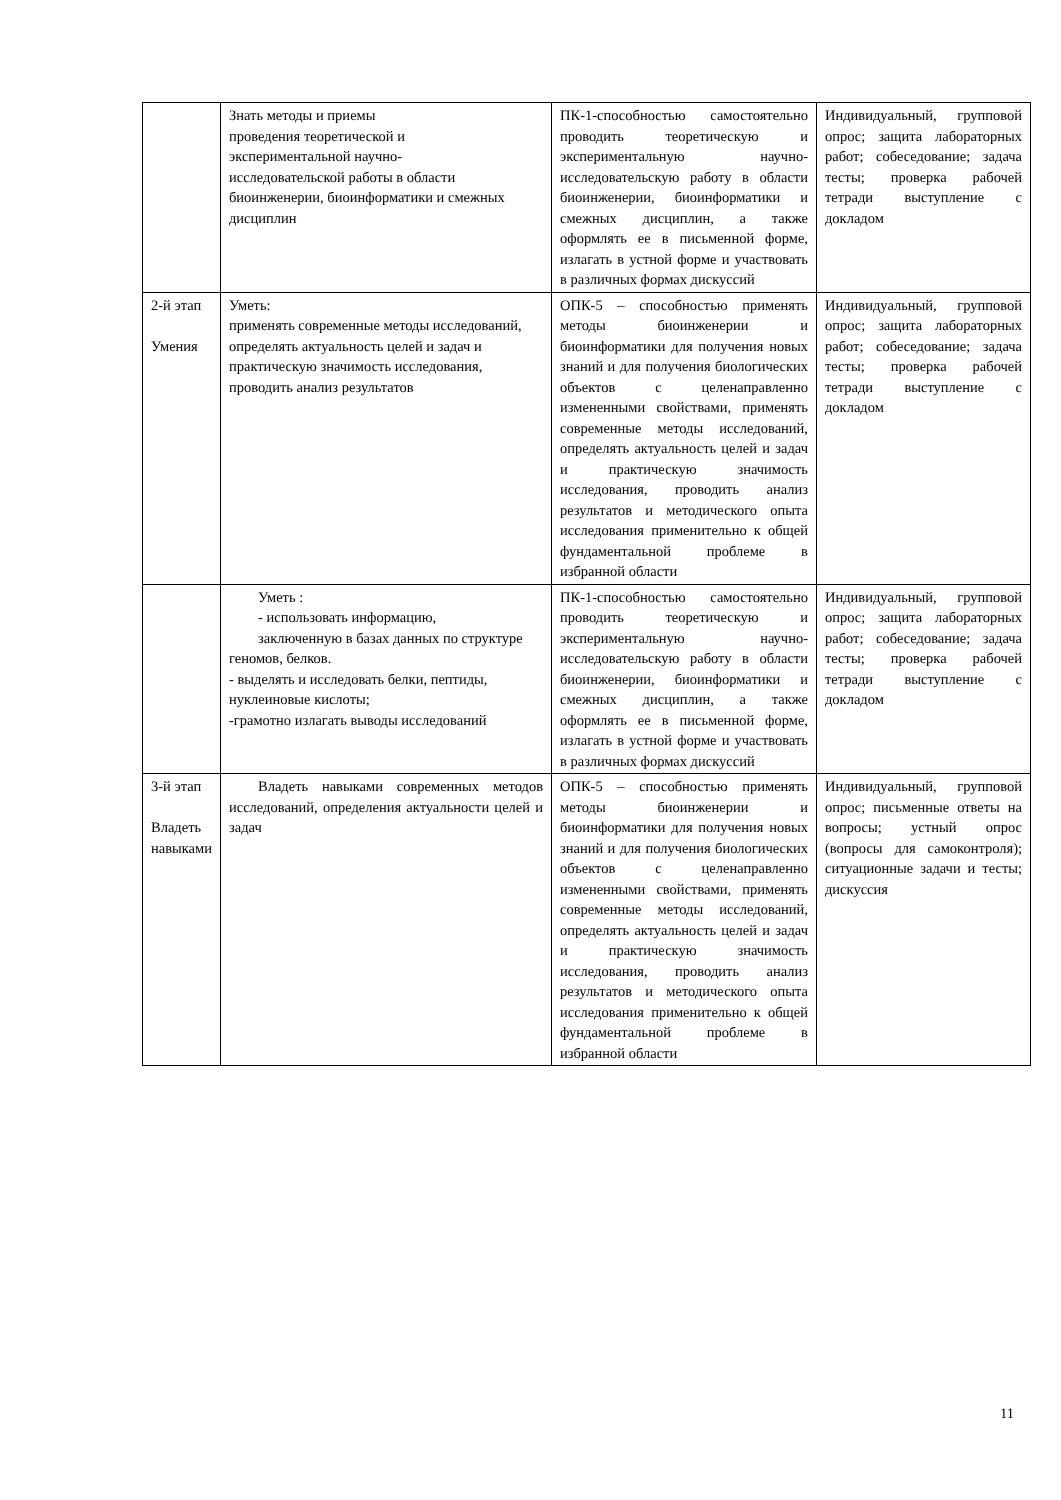| | Знать методы и приемы проведения теоретической и экспериментальной научно- исследовательской работы в области биоинженерии, биоинформатики и смежных дисциплин | ПК-1-способностью самостоятельно проводить теоретическую и экспериментальную научно-исследовательскую работу в области биоинженерии, биоинформатики и смежных дисциплин, а также оформлять ее в письменной форме, излагать в устной форме и участвовать в различных формах дискуссий | Индивидуальный, групповой опрос; защита лабораторных работ; собеседование; задача тесты; проверка рабочей тетради выступление с докладом |
| 2-й этап Умения | Уметь: применять современные методы исследований, определять актуальность целей и задач и практическую значимость исследования, проводить анализ результатов | ОПК-5 – способностью применять методы биоинженерии и биоинформатики для получения новых знаний и для получения биологических объектов с целенаправленно измененными свойствами, применять современные методы исследований, определять актуальность целей и задач и практическую значимость исследования, проводить анализ результатов и методического опыта исследования применительно к общей фундаментальной проблеме в избранной области | Индивидуальный, групповой опрос; защита лабораторных работ; собеседование; задача тесты; проверка рабочей тетради выступление с докладом |
| | Уметь : - использовать информацию, заключенную в базах данных по структуре геномов, белков. - выделять и исследовать белки, пептиды, нуклеиновые кислоты; -грамотно излагать выводы исследований | ПК-1-способностью самостоятельно проводить теоретическую и экспериментальную научно-исследовательскую работу в области биоинженерии, биоинформатики и смежных дисциплин, а также оформлять ее в письменной форме, излагать в устной форме и участвовать в различных формах дискуссий | Индивидуальный, групповой опрос; защита лабораторных работ; собеседование; задача тесты; проверка рабочей тетради выступление с докладом |
| 3-й этап Владеть навыками | Владеть навыками современных методов исследований, определения актуальности целей и задач | ОПК-5 – способностью применять методы биоинженерии и биоинформатики для получения новых знаний и для получения биологических объектов с целенаправленно измененными свойствами, применять современные методы исследований, определять актуальность целей и задач и практическую значимость исследования, проводить анализ результатов и методического опыта исследования применительно к общей фундаментальной проблеме в избранной области | Индивидуальный, групповой опрос; письменные ответы на вопросы; устный опрос (вопросы для самоконтроля); ситуационные задачи и тесты; дискуссия |
11